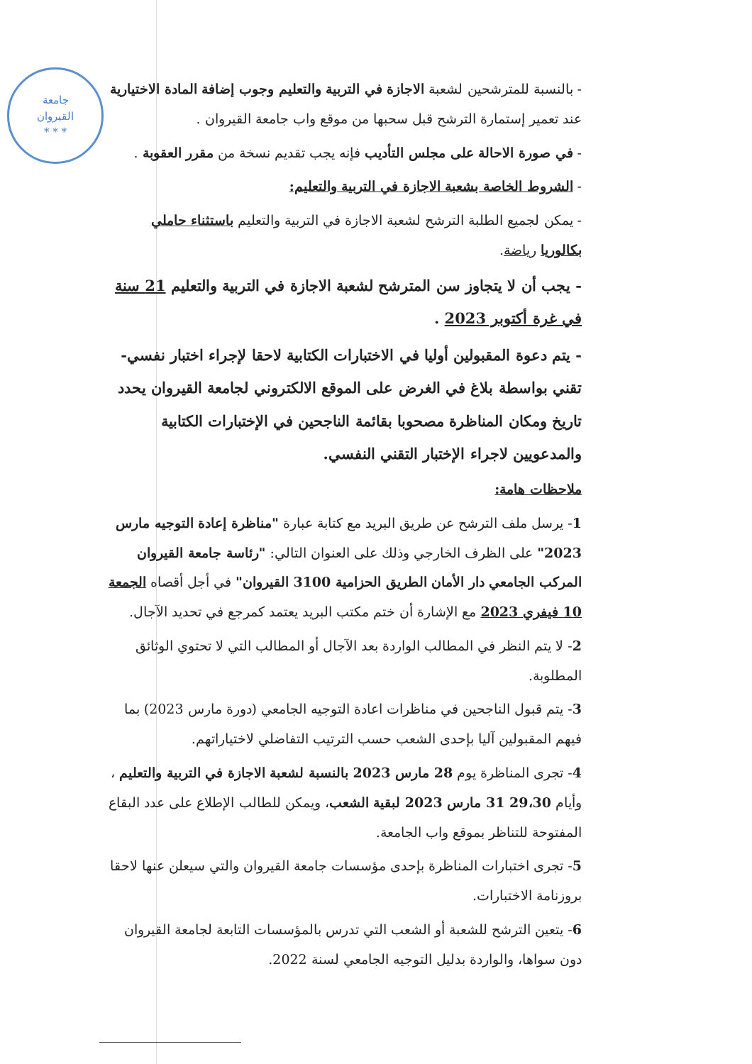جامعة
القيروان
* * *
- بالنسبة للمترشحين لشعبة الاجازة في التربية والتعليم وجوب إضافة المادة الاختيارية عند تعمير إستمارة الترشح قبل سحبها من موقع واب جامعة القيروان .
- في صورة الاحالة على مجلس التأديب فإنه يجب تقديم نسخة من مقرر العقوبة .
- الشروط الخاصة بشعبة الاجازة في التربية والتعليم:
- يمكن لجميع الطلبة الترشح لشعبة الاجازة في التربية والتعليم باستثناء حاملي بكالوريا رياضة.
- يجب أن لا يتجاوز سن المترشح لشعبة الاجازة في التربية والتعليم 21 سنة في غرة أكتوبر 2023 .
- يتم دعوة المقبولين أوليا في الاختبارات الكتابية لاحقا لإجراء اختبار نفسي-تقني بواسطة بلاغ في الغرض على الموقع الالكتروني لجامعة القيروان يحدد تاريخ ومكان المناظرة مصحوبا بقائمة الناجحين في الإختبارات الكتابية والمدعويين لاجراء الإختبار التقني النفسي.
ملاحظات هامة:
1- يرسل ملف الترشح عن طريق البريد مع كتابة عبارة "مناظرة إعادة التوجيه مارس 2023" على الظرف الخارجي وذلك على العنوان التالي: "رئاسة جامعة القيروان المركب الجامعي دار الأمان الطريق الحزامية 3100 القيروان" في أجل أقصاه الجمعة 10 فيفري 2023 مع الإشارة أن ختم مكتب البريد يعتمد كمرجع في تحديد الآجال.
2- لا يتم النظر في المطالب الواردة بعد الآجال أو المطالب التي لا تحتوي الوثائق المطلوبة.
3- يتم قبول الناجحين في مناظرات اعادة التوجيه الجامعي (دورة مارس 2023) بما فيهم المقبولين آليا بإحدى الشعب حسب الترتيب التفاضلي لاختياراتهم.
4- تجرى المناظرة يوم 28 مارس 2023 بالنسبة لشعبة الاجازة في التربية والتعليم ، وأيام 29،30 31 مارس 2023 لبقية الشعب، ويمكن للطالب الإطلاع على عدد البقاع المفتوحة للتناظر بموقع واب الجامعة.
5- تجرى اختبارات المناظرة بإحدى مؤسسات جامعة القيروان والتي سيعلن عنها لاحقا بروزنامة الاختبارات.
6- يتعين الترشح للشعبة أو الشعب التي تدرس بالمؤسسات التابعة لجامعة القيروان دون سواها، والواردة بدليل التوجيه الجامعي لسنة 2022.